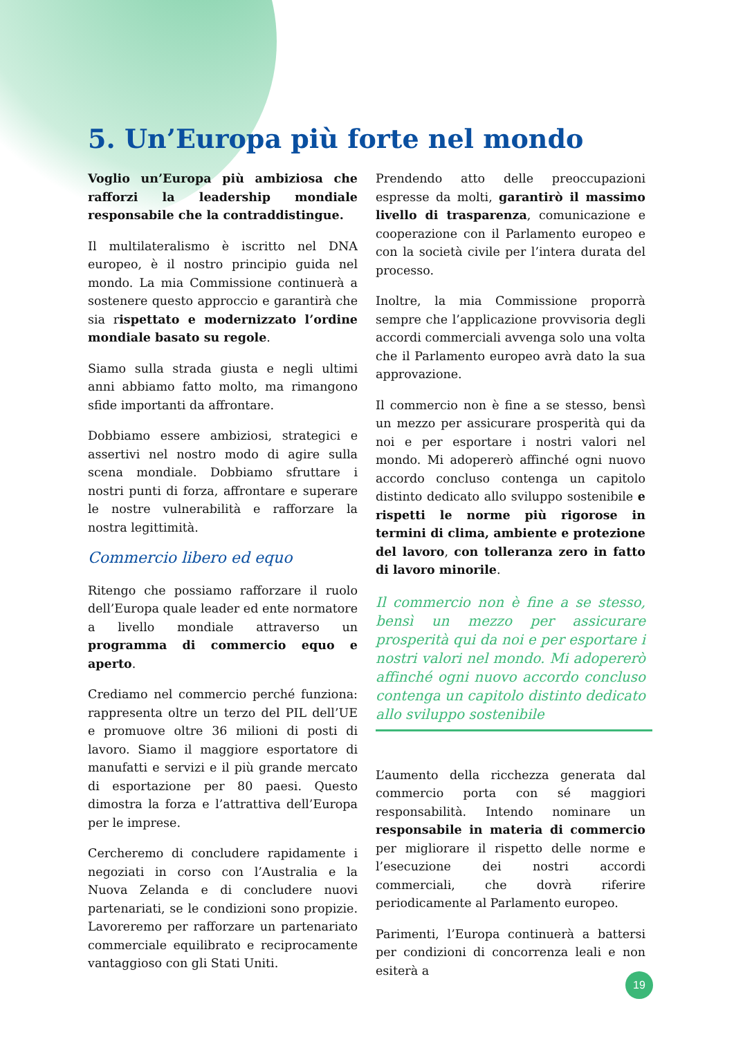5. Un’Europa più forte nel mondo
Voglio un’Europa più ambiziosa che rafforzi la leadership mondiale responsabile che la contraddistingue.
Il multilateralismo è iscritto nel DNA europeo, è il nostro principio guida nel mondo. La mia Commissione continuerà a sostenere questo approccio e garantirà che sia rispettato e modernizzato l’ordine mondiale basato su regole.
Siamo sulla strada giusta e negli ultimi anni abbiamo fatto molto, ma rimangono sfide importanti da affrontare.
Dobbiamo essere ambiziosi, strategici e assertivi nel nostro modo di agire sulla scena mondiale. Dobbiamo sfruttare i nostri punti di forza, affrontare e superare le nostre vulnerabilità e rafforzare la nostra legittimità.
Commercio libero ed equo
Ritengo che possiamo rafforzare il ruolo dell’Europa quale leader ed ente normatore a livello mondiale attraverso un programma di commercio equo e aperto.
Crediamo nel commercio perché funziona: rappresenta oltre un terzo del PIL dell’UE e promuove oltre 36 milioni di posti di lavoro. Siamo il maggiore esportatore di manufatti e servizi e il più grande mercato di esportazione per 80 paesi. Questo dimostra la forza e l’attrattiva dell’Europa per le imprese.
Cercheremo di concludere rapidamente i negoziati in corso con l’Australia e la Nuova Zelanda e di concludere nuovi partenariati, se le condizioni sono propizie. Lavoreremo per rafforzare un partenariato commerciale equilibrato e reciprocamente vantaggioso con gli Stati Uniti.
Prendendo atto delle preoccupazioni espresse da molti, garantirò il massimo livello di trasparenza, comunicazione e cooperazione con il Parlamento europeo e con la società civile per l’intera durata del processo.
Inoltre, la mia Commissione proporrà sempre che l’applicazione provvisoria degli accordi commerciali avvenga solo una volta che il Parlamento europeo avrà dato la sua approvazione.
Il commercio non è fine a se stesso, bensì un mezzo per assicurare prosperità qui da noi e per esportare i nostri valori nel mondo. Mi adopererò affinché ogni nuovo accordo concluso contenga un capitolo distinto dedicato allo sviluppo sostenibile e rispetti le norme più rigorose in termini di clima, ambiente e protezione del lavoro, con tolleranza zero in fatto di lavoro minorile.
Il commercio non è fine a se stesso, bensì un mezzo per assicurare prosperità qui da noi e per esportare i nostri valori nel mondo. Mi adopererò affinché ogni nuovo accordo concluso contenga un capitolo distinto dedicato allo sviluppo sostenibile
L’aumento della ricchezza generata dal commercio porta con sé maggiori responsabilità. Intendo nominare un responsabile in materia di commercio per migliorare il rispetto delle norme e l’esecuzione dei nostri accordi commerciali, che dovrà riferire periodicamente al Parlamento europeo.
Parimenti, l’Europa continuerà a battersi per condizioni di concorrenza leali e non esiterà a
19